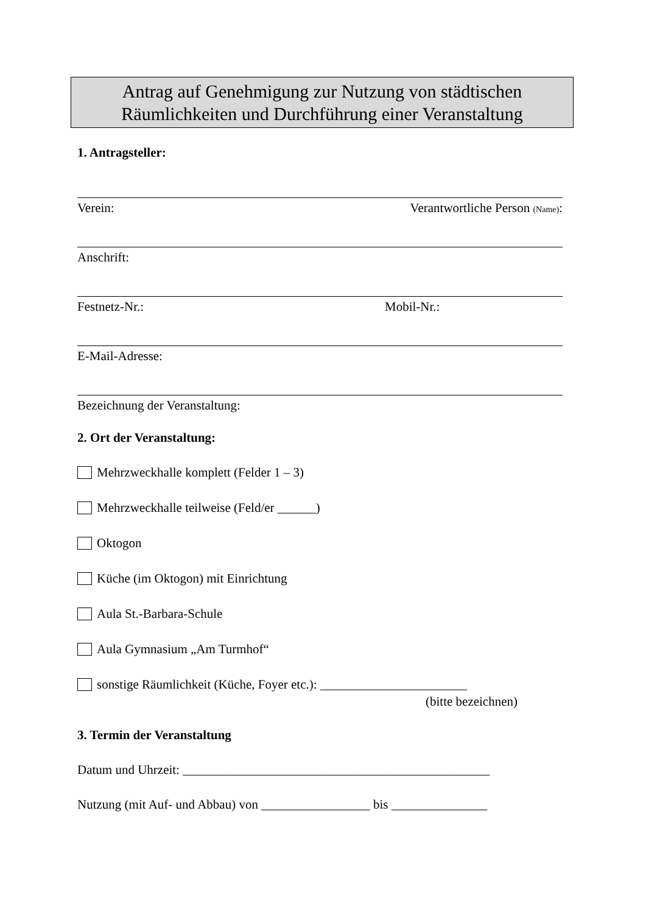Antrag auf Genehmigung zur Nutzung von städtischen
Räumlichkeiten und Durchführung einer Veranstaltung
1. Antragsteller:
Verein: Verantwortliche Person (Name):
Anschrift:
Festnetz-Nr.: Mobil-Nr.:
E-Mail-Adresse:
Bezeichnung der Veranstaltung:
2. Ort der Veranstaltung:
Mehrzweckhalle komplett (Felder 1 – 3)
Mehrzweckhalle teilweise (Feld/er ______)
Oktogon
Küche (im Oktogon) mit Einrichtung
Aula St.-Barbara-Schule
Aula Gymnasium „Am Turmhof“
sonstige Räumlichkeit (Küche, Foyer etc.): _______________________
(bitte bezeichnen)
3. Termin der Veranstaltung
Datum und Uhrzeit: ________________________________________________
Nutzung (mit Auf- und Abbau) von _________________ bis _______________